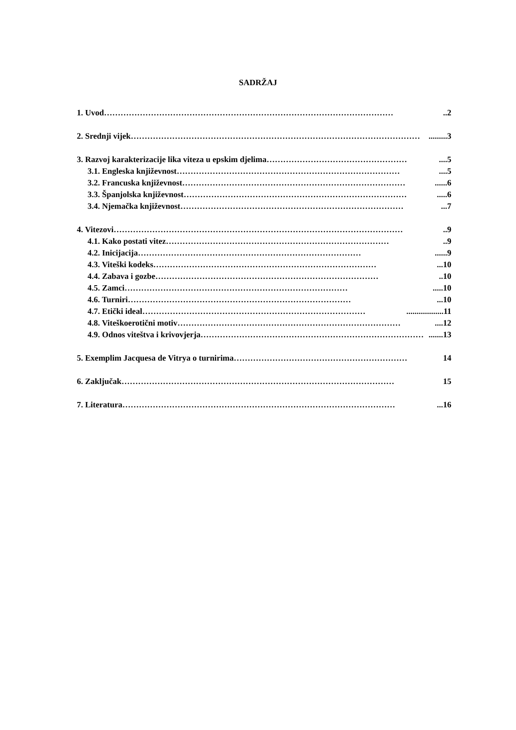SADRŽAJ
1. Uvod ……………………………………………………………………………………………..2
2. Srednji vijek …………………………………………………………………………………………….........3
3. Razvoj karakterizacije lika viteza u epskim djelima ……………………………………………....5
3.1. Engleska književnost ………………………………………………………………………....5
3.2. Francuska književnost ………………………………………………………………………......6
3.3. Španjolska književnost ……………………………………………………………………….....6
3.4. Njemačka književnost ………………………………………………………………………...7
4. Vitezovi ……………………………………………………………………………………………..9
4.1. Kako postati vitez ………………………………………………………………………..9
4.2. Inicijacija ………………………………………………………………………......9
4.3. Viteški kodeks ………………………………………………………………………...10
4.4. Zabava i gozbe ………………………………………………………………………..10
4.5. Zamci ……………………………………………………………………….....10
4.6. Turniri ………………………………………………………………………...10
4.7. Etički ideal ………………………………………………………………………..................11
4.8. Viteškoerotični motiv ………………………………………………………………………....12
4.9. Odnos viteštva i krivovjerja ……………………………………………………………………….......13
5. Exemplim Jacquesa de Vitrya o turnirima ……………………………………………………… 14
6. Zaključak ……………………………………………………………………………………… 15
7. Literatura ………………………………………………………………………………………...16